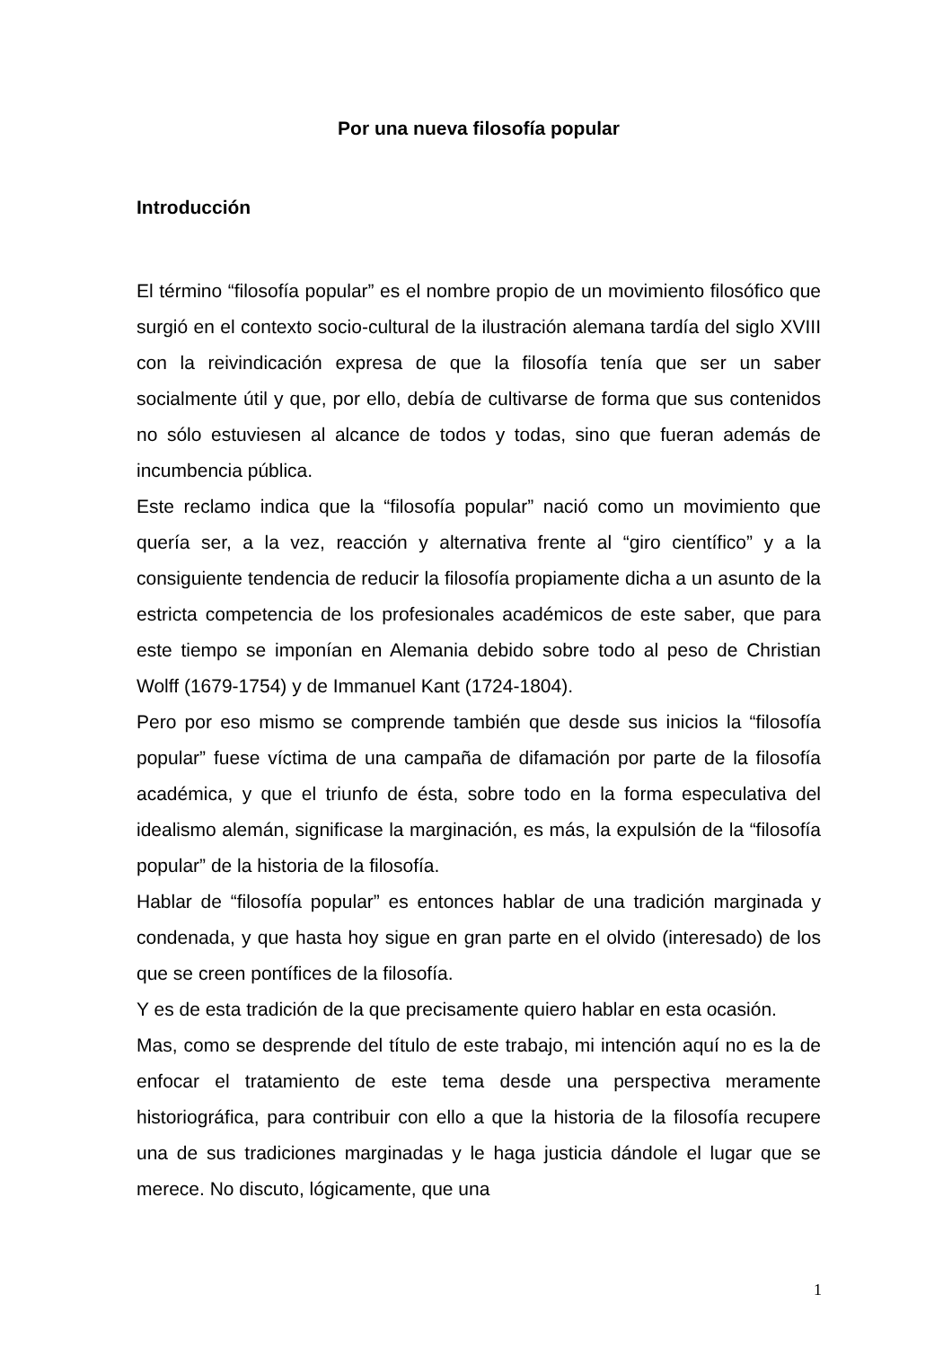Por una nueva filosofía popular
Introducción
El término “filosofía popular” es el nombre propio de un movimiento filosófico que surgió en el contexto socio-cultural de la ilustración alemana tardía del siglo XVIII con la reivindicación expresa de que la filosofía tenía que ser un saber socialmente útil y que, por ello, debía de cultivarse de forma que sus contenidos no sólo estuviesen al alcance de todos y todas, sino que fueran además de incumbencia pública.
Este reclamo indica que la “filosofía popular” nació como un movimiento que quería ser, a la vez, reacción y alternativa frente al “giro científico” y a la consiguiente tendencia de reducir la filosofía propiamente dicha a un asunto de la estricta competencia de los profesionales académicos de este saber, que para este tiempo se imponían en Alemania debido sobre todo al peso de Christian Wolff (1679-1754) y de Immanuel Kant (1724-1804).
Pero por eso mismo se comprende también que desde sus inicios la “filosofía popular” fuese víctima de una campaña de difamación por parte de la filosofía académica, y que el triunfo de ésta, sobre todo en la forma especulativa del idealismo alemán, significase la marginación, es más, la expulsión de la “filosofía popular” de la historia de la filosofía.
Hablar de “filosofía popular” es entonces hablar de una tradición marginada y condenada, y que hasta hoy sigue en gran parte en el olvido (interesado) de los que se creen pontífices de la filosofía.
Y es de esta tradición de la que precisamente quiero hablar en esta ocasión.
Mas, como se desprende del título de este trabajo, mi intención aquí no es la de enfocar el tratamiento de este tema desde una perspectiva meramente historiográfica, para contribuir con ello a que la historia de la filosofía recupere una de sus tradiciones marginadas y le haga justicia dándole el lugar que se merece. No discuto, lógicamente, que una
1